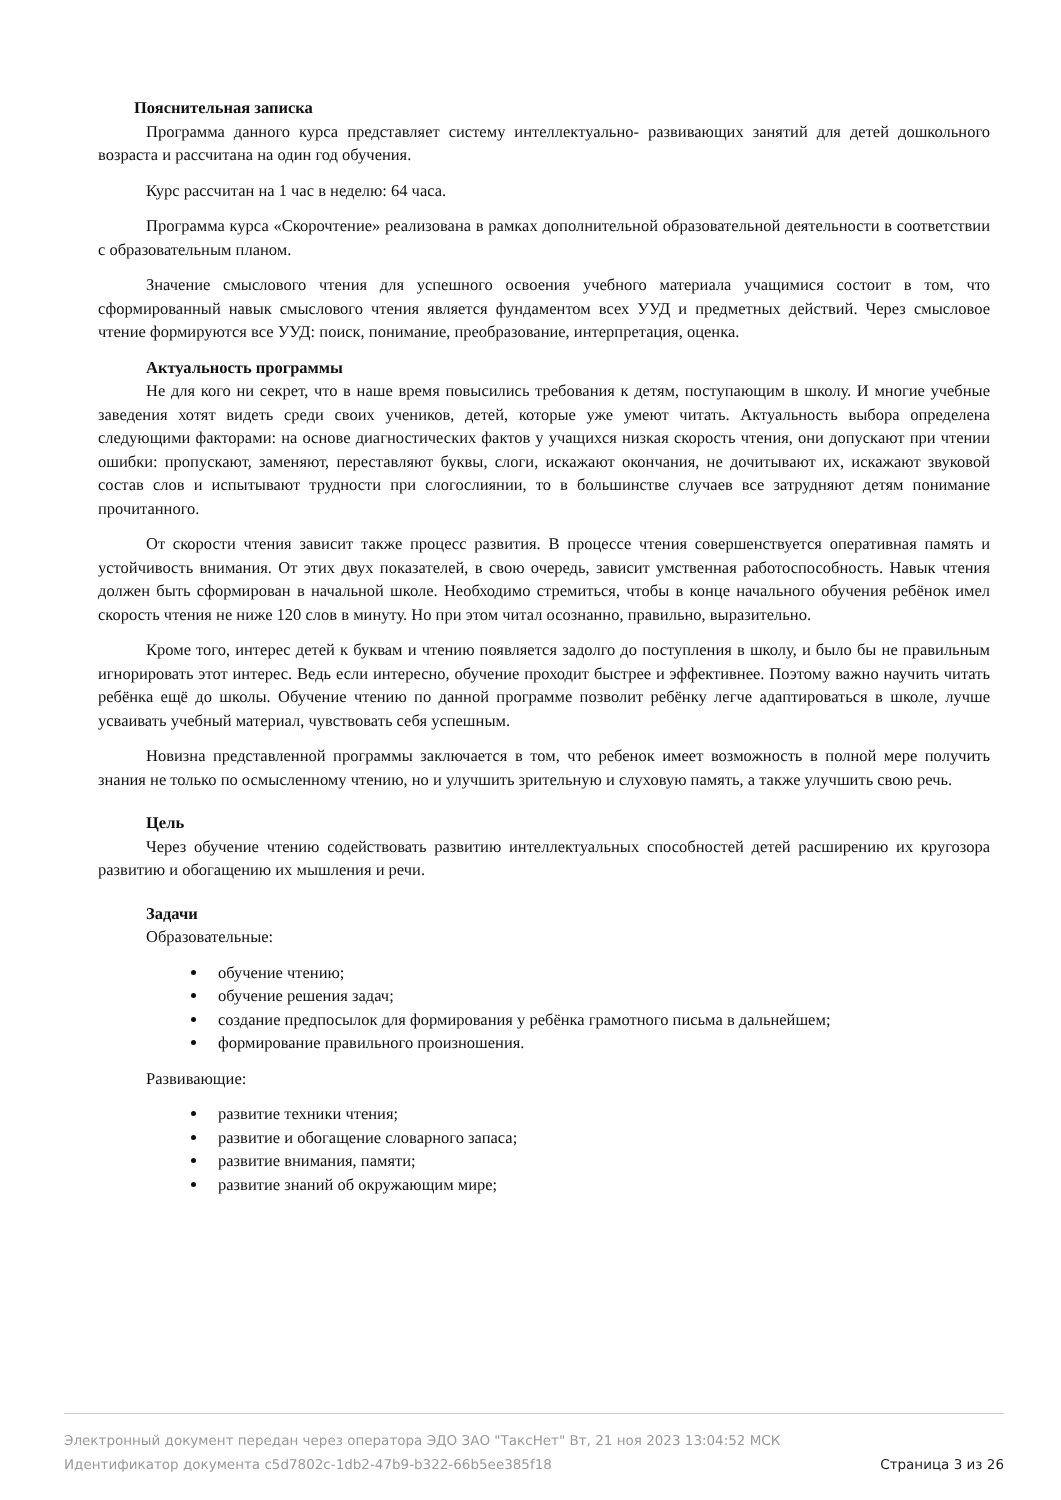Пояснительная записка
Программа данного курса представляет систему интеллектуально- развивающих занятий для детей дошкольного возраста и рассчитана на один год обучения.
Курс рассчитан на 1 час в неделю: 64 часа.
Программа курса «Скорочтение» реализована в рамках дополнительной образовательной деятельности в соответствии с образовательным планом.
Значение смыслового чтения для успешного освоения учебного материала учащимися состоит в том, что сформированный навык смыслового чтения является фундаментом всех УУД и предметных действий. Через смысловое чтение формируются все УУД: поиск, понимание, преобразование, интерпретация, оценка.
Актуальность программы
Не для кого ни секрет, что в наше время повысились требования к детям, поступающим в школу. И многие учебные заведения хотят видеть среди своих учеников, детей, которые уже умеют читать. Актуальность выбора определена следующими факторами: на основе диагностических фактов у учащихся низкая скорость чтения, они допускают при чтении ошибки: пропускают, заменяют, переставляют буквы, слоги, искажают окончания, не дочитывают их, искажают звуковой состав слов и испытывают трудности при слогослиянии, то в большинстве случаев все затрудняют детям понимание прочитанного.
От скорости чтения зависит также процесс развития. В процессе чтения совершенствуется оперативная память и устойчивость внимания. От этих двух показателей, в свою очередь, зависит умственная работоспособность. Навык чтения должен быть сформирован в начальной школе. Необходимо стремиться, чтобы в конце начального обучения ребёнок имел скорость чтения не ниже 120 слов в минуту. Но при этом читал осознанно, правильно, выразительно.
Кроме того, интерес детей к буквам и чтению появляется задолго до поступления в школу, и было бы не правильным игнорировать этот интерес. Ведь если интересно, обучение проходит быстрее и эффективнее. Поэтому важно научить читать ребёнка ещё до школы. Обучение чтению по данной программе позволит ребёнку легче адаптироваться в школе, лучше усваивать учебный материал, чувствовать себя успешным.
Новизна представленной программы заключается в том, что ребенок имеет возможность в полной мере получить знания не только по осмысленному чтению, но и улучшить зрительную и слуховую память, а также улучшить свою речь.
Цель
Через обучение чтению содействовать развитию интеллектуальных способностей детей расширению их кругозора развитию и обогащению их мышления и речи.
Задачи
Образовательные:
обучение чтению;
обучение решения задач;
создание предпосылок для формирования у ребёнка грамотного письма в дальнейшем;
формирование правильного произношения.
Развивающие:
развитие техники чтения;
развитие и обогащение словарного запаса;
развитие внимания, памяти;
развитие знаний об окружающим мире;
Электронный документ передан через оператора ЭДО ЗАО "ТаксНет" Вт, 21 ноя 2023 13:04:52 МСК
Идентификатор документа c5d7802c-1db2-47b9-b322-66b5ee385f18 Страница 3 из 26